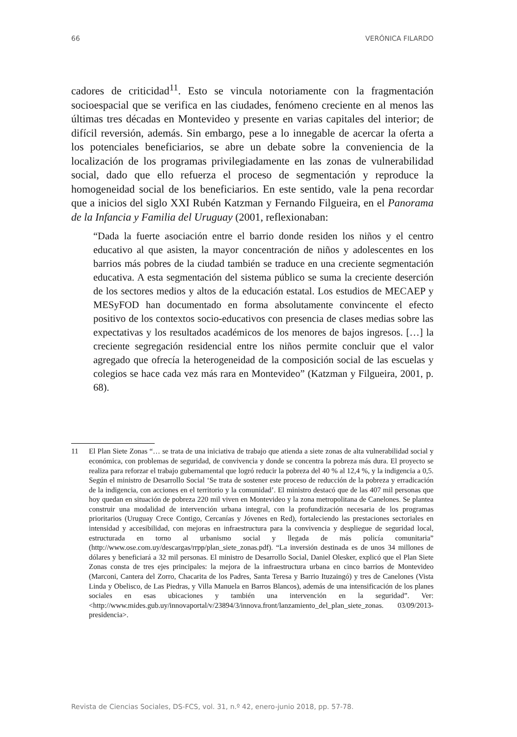66 VERÓNICA FILARDO
cadores de criticidad<sup>11</sup>. Esto se vincula notoriamente con la fragmentación socioespacial que se verifica en las ciudades, fenómeno creciente en al menos las últimas tres décadas en Montevideo y presente en varias capitales del interior; de difícil reversión, además. Sin embargo, pese a lo innegable de acercar la oferta a los potenciales beneficiarios, se abre un debate sobre la conveniencia de la localización de los programas privilegiadamente en las zonas de vulnerabilidad social, dado que ello refuerza el proceso de segmentación y reproduce la homogeneidad social de los beneficiarios. En este sentido, vale la pena recordar que a inicios del siglo XXI Rubén Katzman y Fernando Filgueira, en el Panorama de la Infancia y Familia del Uruguay (2001, reflexionaban:
“Dada la fuerte asociación entre el barrio donde residen los niños y el centro educativo al que asisten, la mayor concentración de niños y adolescentes en los barrios más pobres de la ciudad también se traduce en una creciente segmentación educativa. A esta segmentación del sistema público se suma la creciente deserción de los sectores medios y altos de la educación estatal. Los estudios de MECAEP y MESyFOD han documentado en forma absolutamente convincente el efecto positivo de los contextos socio-educativos con presencia de clases medias sobre las expectativas y los resultados académicos de los menores de bajos ingresos. […] la creciente segregación residencial entre los niños permite concluir que el valor agregado que ofrecía la heterogeneidad de la composición social de las escuelas y colegios se hace cada vez más rara en Montevideo” (Katzman y Filgueira, 2001, p. 68).
11 El Plan Siete Zonas “… se trata de una iniciativa de trabajo que atienda a siete zonas de alta vulnerabilidad social y económica, con problemas de seguridad, de convivencia y donde se concentra la pobreza más dura. El proyecto se realiza para reforzar el trabajo gubernamental que logró reducir la pobreza del 40 % al 12,4 %, y la indigencia a 0,5. Según el ministro de Desarrollo Social ‘Se trata de sostener este proceso de reducción de la pobreza y erradicación de la indigencia, con acciones en el territorio y la comunidad’. El ministro destacó que de las 407 mil personas que hoy quedan en situación de pobreza 220 mil viven en Montevideo y la zona metropolitana de Canelones. Se plantea construir una modalidad de intervención urbana integral, con la profundización necesaria de los programas prioritarios (Uruguay Crece Contigo, Cercanías y Jóvenes en Red), fortaleciendo las prestaciones sectoriales en intensidad y accesibilidad, con mejoras en infraestructura para la convivencia y despliegue de seguridad local, estructurada en torno al urbanismo social y llegada de más policía comunitaria” (http://www.ose.com.uy/descargas/rrpp/plan_siete_zonas.pdf). “La inversión destinada es de unos 34 millones de dólares y beneficiará a 32 mil personas. El ministro de Desarrollo Social, Daniel Olesker, explicó que el Plan Siete Zonas consta de tres ejes principales: la mejora de la infraestructura urbana en cinco barrios de Montevideo (Marconi, Cantera del Zorro, Chacarita de los Padres, Santa Teresa y Barrio Ituzaingó) y tres de Canelones (Vista Linda y Obelisco, de Las Piedras, y Villa Manuela en Barros Blancos), además de una intensificación de los planes sociales en esas ubicaciones y también una intervención en la seguridad”. Ver: <http://www.mides.gub.uy/innovaportal/v/23894/3/innova.front/lanzamiento_del_plan_siete_zonas. 03/09/2013-presidencia>.
Revista de Ciencias Sociales, DS-FCS, vol. 31, n.º 42, enero-junio 2018, pp. 57-78.